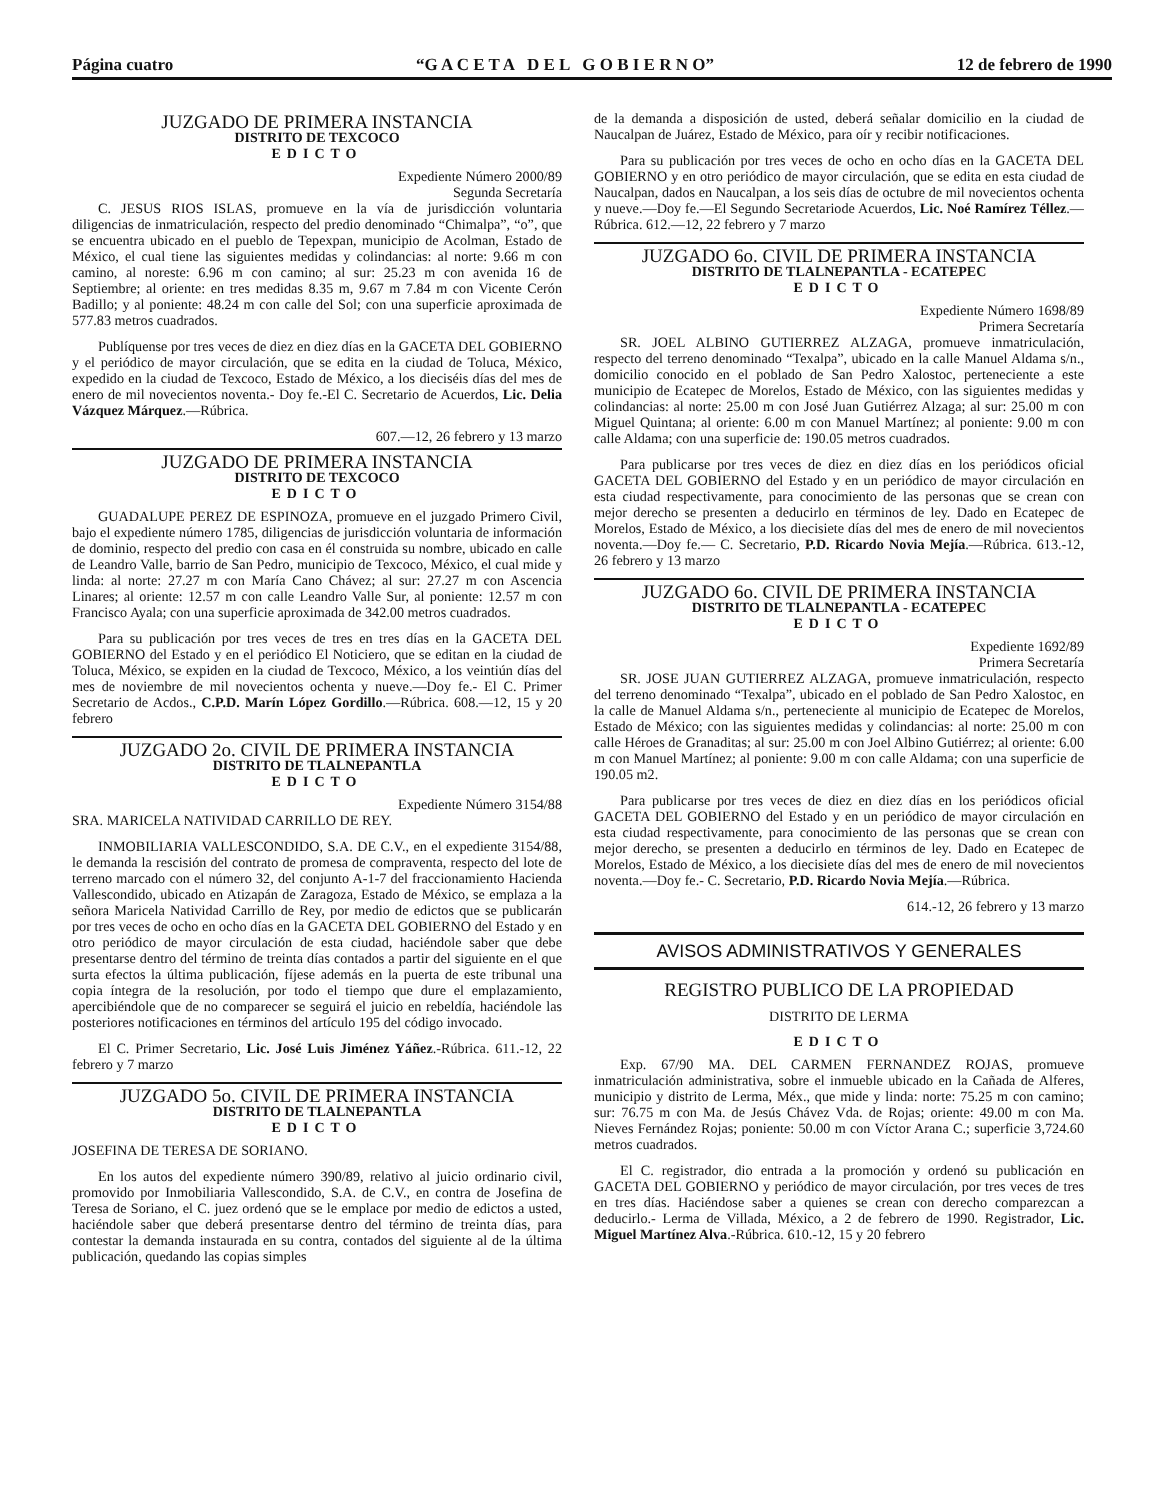Página cuatro “G A C E T A D E L G O B I E R N O” 12 de febrero de 1990
JUZGADO DE PRIMERA INSTANCIA
DISTRITO DE TEXCOCO
EDICTO
Expediente Número 2000/89
Segunda Secretaría
C. JESUS RIOS ISLAS, promueve en la vía de jurisdicción voluntaria diligencias de inmatriculación, respecto del predio denominado “Chimalpa”, “o”, que se encuentra ubicado en el pueblo de Tepexpan, municipio de Acolman, Estado de México, el cual tiene las siguientes medidas y colindancias: al norte: 9.66 m con camino, al noreste: 6.96 m con camino; al sur: 25.23 m con avenida 16 de Septiembre; al oriente: en tres medidas 8.35 m, 9.67 m 7.84 m con Vicente Cerón Badillo; y al poniente: 48.24 m con calle del Sol; con una superficie aproximada de 577.83 metros cuadrados.
Publíquense por tres veces de diez en diez días en la GACETA DEL GOBIERNO y el periódico de mayor circulación, que se edita en la ciudad de Toluca, México, expedido en la ciudad de Texcoco, Estado de México, a los dieciséis días del mes de enero de mil novecientos noventa.- Doy fe.-El C. Secretario de Acuerdos, Lic. Delia Vázquez Márquez.—Rúbrica.
607.—12, 26 febrero y 13 marzo
JUZGADO DE PRIMERA INSTANCIA
DISTRITO DE TEXCOCO
EDICTO
GUADALUPE PEREZ DE ESPINOZA, promueve en el juzgado Primero Civil, bajo el expediente número 1785, diligencias de jurisdicción voluntaria de información de dominio, respecto del predio con casa en él construida su nombre, ubicado en calle de Leandro Valle, barrio de San Pedro, municipio de Texcoco, México, el cual mide y linda: al norte: 27.27 m con María Cano Chávez; al sur: 27.27 m con Ascencia Linares; al oriente: 12.57 m con calle Leandro Valle Sur, al poniente: 12.57 m con Francisco Ayala; con una superficie aproximada de 342.00 metros cuadrados.
Para su publicación por tres veces de tres en tres días en la GACETA DEL GOBIERNO del Estado y en el periódico El Noticiero, que se editan en la ciudad de Toluca, México, se expiden en la ciudad de Texcoco, México, a los veintiún días del mes de noviembre de mil novecientos ochenta y nueve.—Doy fe.- El C. Primer Secretario de Acdos., C.P.D. Marín López Gordillo.—Rúbrica. 608.—12, 15 y 20 febrero
JUZGADO 2o. CIVIL DE PRIMERA INSTANCIA
DISTRITO DE TLALNEPANTLA
EDICTO
Expediente Número 3154/88
SRA. MARICELA NATIVIDAD CARRILLO DE REY.
INMOBILIARIA VALLESCONDIDO, S.A. DE C.V., en el expediente 3154/88, le demanda la rescisión del contrato de promesa de compraventa, respecto del lote de terreno marcado con el número 32, del conjunto A-1-7 del fraccionamiento Hacienda Vallescondido, ubicado en Atizapán de Zaragoza, Estado de México, se emplaza a la señora Maricela Natividad Carrillo de Rey, por medio de edictos que se publicarán por tres veces de ocho en ocho días en la GACETA DEL GOBIERNO del Estado y en otro periódico de mayor circulación de esta ciudad, haciéndole saber que debe presentarse dentro del término de treinta días contados a partir del siguiente en el que surta efectos la última publicación, fíjese además en la puerta de este tribunal una copia íntegra de la resolución, por todo el tiempo que dure el emplazamiento, apercibiéndole que de no comparecer se seguirá el juicio en rebeldía, haciéndole las posteriores notificaciones en términos del artículo 195 del código invocado.
El C. Primer Secretario, Lic. José Luis Jiménez Yáñez.-Rúbrica. 611.-12, 22 febrero y 7 marzo
JUZGADO 5o. CIVIL DE PRIMERA INSTANCIA
DISTRITO DE TLALNEPANTLA
EDICTO
JOSEFINA DE TERESA DE SORIANO.
En los autos del expediente número 390/89, relativo al juicio ordinario civil, promovido por Inmobiliaria Vallescondido, S.A. de C.V., en contra de Josefina de Teresa de Soriano, el C. juez ordenó que se le emplace por medio de edictos a usted, haciéndole saber que deberá presentarse dentro del término de treinta días, para contestar la demanda instaurada en su contra, contados del siguiente al de la última publicación, quedando las copias simples
de la demanda a disposición de usted, deberá señalar domicilio en la ciudad de Naucalpan de Juárez, Estado de México, para oír y recibir notificaciones.
Para su publicación por tres veces de ocho en ocho días en la GACETA DEL GOBIERNO y en otro periódico de mayor circulación, que se edita en esta ciudad de Naucalpan, dados en Naucalpan, a los seis días de octubre de mil novecientos ochenta y nueve.—Doy fe.—El Segundo Secretariode Acuerdos, Lic. Noé Ramírez Téllez.—Rúbrica. 612.—12, 22 febrero y 7 marzo
JUZGADO 6o. CIVIL DE PRIMERA INSTANCIA
DISTRITO DE TLALNEPANTLA - ECATEPEC
EDICTO
Expediente Número 1698/89
Primera Secretaría
SR. JOEL ALBINO GUTIERREZ ALZAGA, promueve inmatriculación, respecto del terreno denominado “Texalpa”, ubicado en la calle Manuel Aldama s/n., domicilio conocido en el poblado de San Pedro Xalostoc, perteneciente a este municipio de Ecatepec de Morelos, Estado de México, con las siguientes medidas y colindancias: al norte: 25.00 m con José Juan Gutiérrez Alzaga; al sur: 25.00 m con Miguel Quintana; al oriente: 6.00 m con Manuel Martínez; al poniente: 9.00 m con calle Aldama; con una superficie de: 190.05 metros cuadrados.
Para publicarse por tres veces de diez en diez días en los periódicos oficial GACETA DEL GOBIERNO del Estado y en un periódico de mayor circulación en esta ciudad respectivamente, para conocimiento de las personas que se crean con mejor derecho se presenten a deducirlo en términos de ley. Dado en Ecatepec de Morelos, Estado de México, a los diecisiete días del mes de enero de mil novecientos noventa.—Doy fe.— C. Secretario, P.D. Ricardo Novia Mejía.—Rúbrica. 613.-12, 26 febrero y 13 marzo
JUZGADO 6o. CIVIL DE PRIMERA INSTANCIA
DISTRITO DE TLALNEPANTLA - ECATEPEC
EDICTO
Expediente 1692/89
Primera Secretaría
SR. JOSE JUAN GUTIERREZ ALZAGA, promueve inmatriculación, respecto del terreno denominado “Texalpa”, ubicado en el poblado de San Pedro Xalostoc, en la calle de Manuel Aldama s/n., perteneciente al municipio de Ecatepec de Morelos, Estado de México; con las siguientes medidas y colindancias: al norte: 25.00 m con calle Héroes de Granaditas; al sur: 25.00 m con Joel Albino Gutiérrez; al oriente: 6.00 m con Manuel Martínez; al poniente: 9.00 m con calle Aldama; con una superficie de 190.05 m2.
Para publicarse por tres veces de diez en diez días en los periódicos oficial GACETA DEL GOBIERNO del Estado y en un periódico de mayor circulación en esta ciudad respectivamente, para conocimiento de las personas que se crean con mejor derecho, se presenten a deducirlo en términos de ley. Dado en Ecatepec de Morelos, Estado de México, a los diecisiete días del mes de enero de mil novecientos noventa.—Doy fe.- C. Secretario, P.D. Ricardo Novia Mejía.—Rúbrica.
614.-12, 26 febrero y 13 marzo
AVISOS ADMINISTRATIVOS Y GENERALES
REGISTRO PUBLICO DE LA PROPIEDAD
DISTRITO DE LERMA
EDICTO
Exp. 67/90 MA. DEL CARMEN FERNANDEZ ROJAS, promueve inmatriculación administrativa, sobre el inmueble ubicado en la Cañada de Alferes, municipio y distrito de Lerma, Méx., que mide y linda: norte: 75.25 m con camino; sur: 76.75 m con Ma. de Jesús Chávez Vda. de Rojas; oriente: 49.00 m con Ma. Nieves Fernández Rojas; poniente: 50.00 m con Víctor Arana C.; superficie 3,724.60 metros cuadrados.
El C. registrador, dio entrada a la promoción y ordenó su publicación en GACETA DEL GOBIERNO y periódico de mayor circulación, por tres veces de tres en tres días. Haciéndose saber a quienes se crean con derecho comparezcan a deducirlo.- Lerma de Villada, México, a 2 de febrero de 1990. Registrador, Lic. Miguel Martínez Alva.-Rúbrica. 610.-12, 15 y 20 febrero